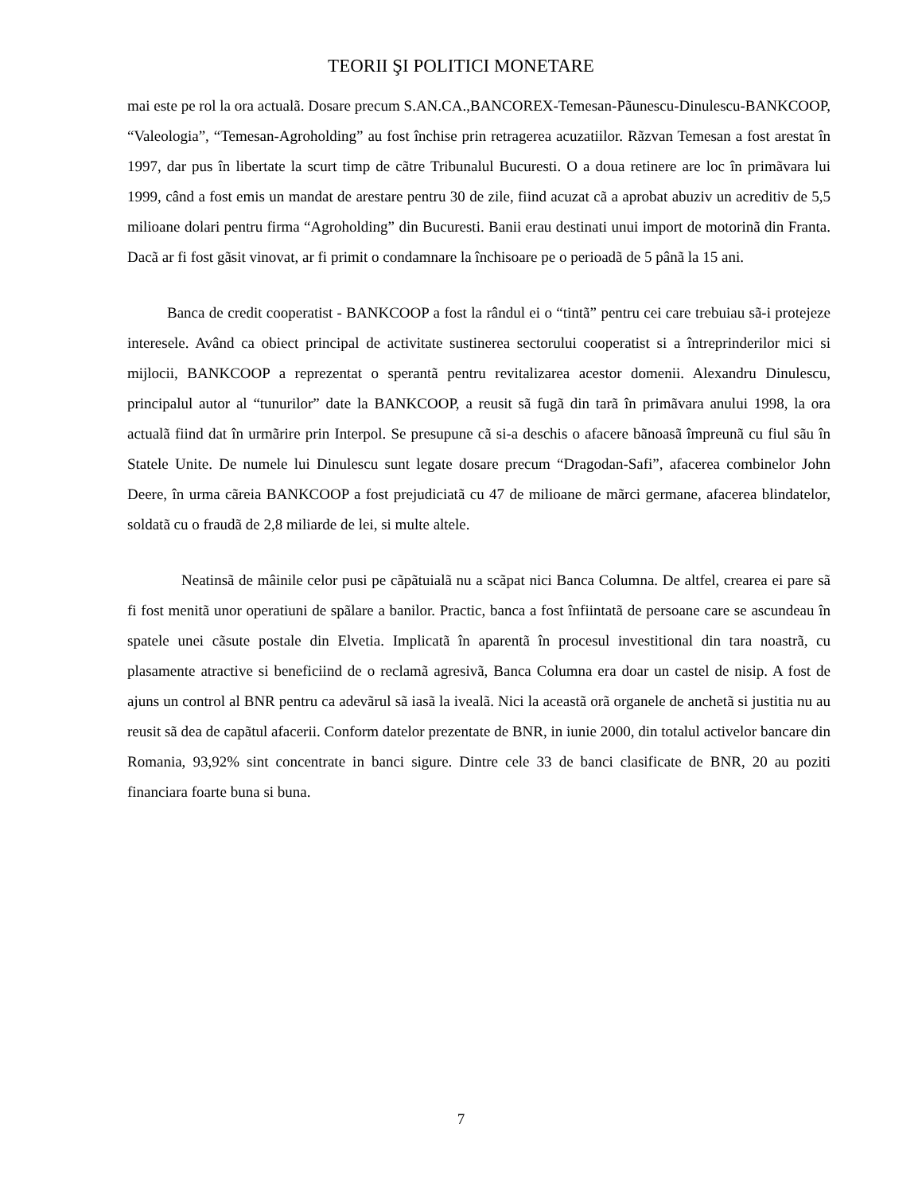TEORII ŞI POLITICI MONETARE
mai este pe rol la ora actualã. Dosare precum S.AN.CA.,BANCOREX-Temesan-Pãunescu-Dinulescu-BANKCOOP, “Valeologia”, “Temesan-Agroholding” au fost închise prin retragerea acuzatiilor. Rãzvan Temesan a fost arestat în 1997, dar pus în libertate la scurt timp de cãtre Tribunalul Bucuresti. O a doua retinere are loc în primãvara lui 1999, când a fost emis un mandat de arestare pentru 30 de zile, fiind acuzat cã a aprobat abuziv un acreditiv de 5,5 milioane dolari pentru firma “Agroholding” din Bucuresti. Banii erau destinati unui import de motorinã din Franta. Dacã ar fi fost gãsit vinovat, ar fi primit o condamnare la închisoare pe o perioadã de 5 pânã la 15 ani.
Banca de credit cooperatist - BANKCOOP a fost la rândul ei o “tintã” pentru cei care trebuiau sã-i protejeze interesele. Având ca obiect principal de activitate sustinerea sectorului cooperatist si a întreprinderilor mici si mijlocii, BANKCOOP a reprezentat o sperantã pentru revitalizarea acestor domenii. Alexandru Dinulescu, principalul autor al “tunurilor” date la BANKCOOP, a reusit sã fugã din tarã în primãvara anului 1998, la ora actualã fiind dat în urmãrire prin Interpol. Se presupune cã si-a deschis o afacere bãnoasã împreunã cu fiul sãu în Statele Unite. De numele lui Dinulescu sunt legate dosare precum “Dragodan-Safi”, afacerea combinelor John Deere, în urma cãreia BANKCOOP a fost prejudiciatã cu 47 de milioane de mãrci germane, afacerea blindatelor, soldatã cu o fraudã de 2,8 miliarde de lei, si multe altele.
Neatinsã de mâinile celor pusi pe cãpãtuialã nu a scãpat nici Banca Columna. De altfel, crearea ei pare sã fi fost menitã unor operatiuni de spãlare a banilor. Practic, banca a fost înfiintatã de persoane care se ascundeau în spatele unei cãsute postale din Elvetia. Implicatã în aparentã în procesul investitional din tara noastrã, cu plasamente atractive si beneficiind de o reclamã agresivã, Banca Columna era doar un castel de nisip. A fost de ajuns un control al BNR pentru ca adevãrul sã iasã la ivealã. Nici la aceastã orã organele de anchetã si justitia nu au reusit sã dea de capãtul afacerii. Conform datelor prezentate de BNR, in iunie 2000, din totalul activelor bancare din Romania, 93,92% sint concentrate in banci sigure. Dintre cele 33 de banci clasificate de BNR, 20 au poziti financiara foarte buna si buna.
7